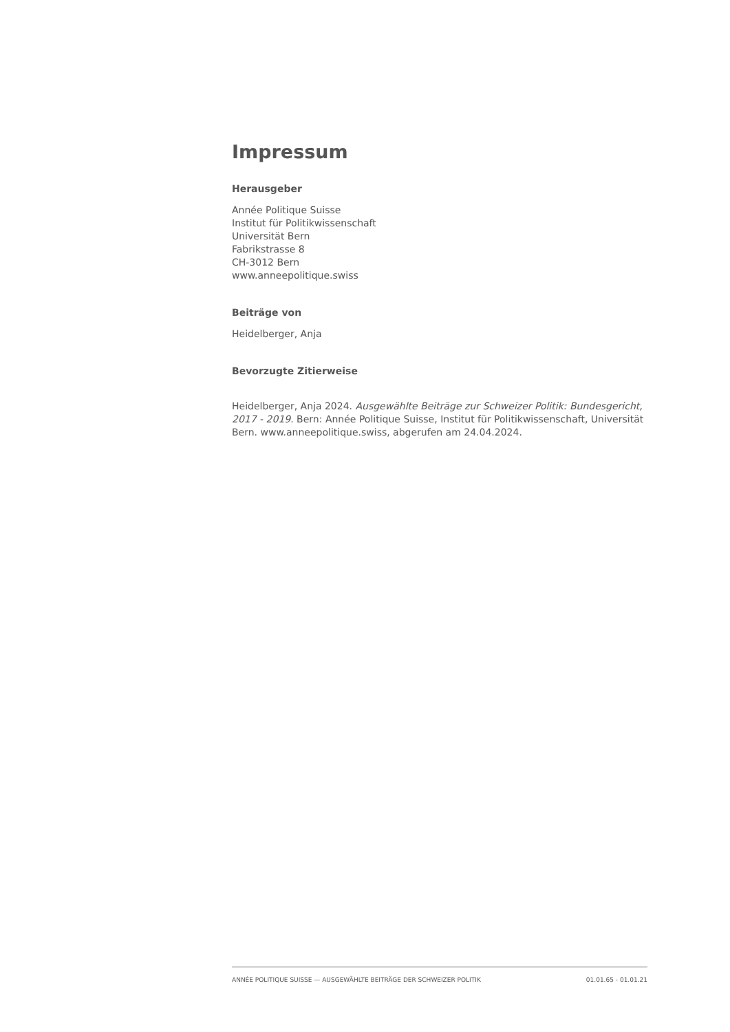Impressum
Herausgeber
Année Politique Suisse
Institut für Politikwissenschaft
Universität Bern
Fabrikstrasse 8
CH-3012 Bern
www.anneepolitique.swiss
Beiträge von
Heidelberger, Anja
Bevorzugte Zitierweise
Heidelberger, Anja 2024. Ausgewählte Beiträge zur Schweizer Politik: Bundesgericht, 2017 - 2019. Bern: Année Politique Suisse, Institut für Politikwissenschaft, Universität Bern. www.anneepolitique.swiss, abgerufen am 24.04.2024.
ANNÉE POLITIQUE SUISSE — AUSGEWÄHLTE BEITRÄGE DER SCHWEIZER POLITIK 01.01.65 - 01.01.21